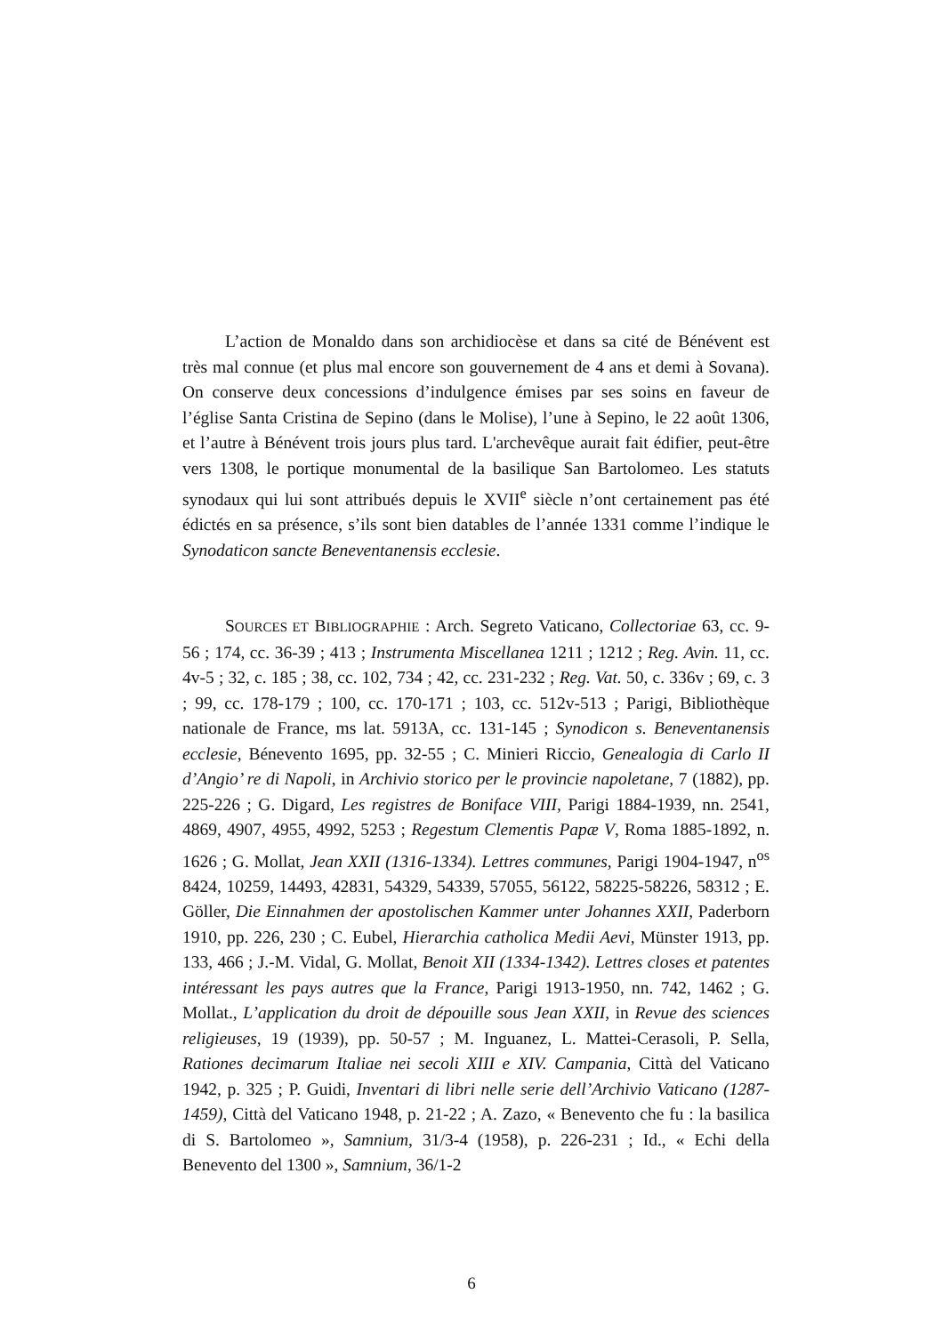L’action de Monaldo dans son archidiocèse et dans sa cité de Bénévent est très mal connue (et plus mal encore son gouvernement de 4 ans et demi à Sovana). On conserve deux concessions d’indulgence émises par ses soins en faveur de l’église Santa Cristina de Sepino (dans le Molise), l’une à Sepino, le 22 août 1306, et l’autre à Bénévent trois jours plus tard. L'archevêque aurait fait édifier, peut-être vers 1308, le portique monumental de la basilique San Bartolomeo. Les statuts synodaux qui lui sont attribués depuis le XVII<sup>e</sup> siècle n’ont certainement pas été édictés en sa présence, s’ils sont bien datables de l’année 1331 comme l’indique le Synodaticon sancte Beneventanensis ecclesie.
SOURCES ET BIBLIOGRAPHIE : Arch. Segreto Vaticano, Collectoriae 63, cc. 9-56 ; 174, cc. 36-39 ; 413 ; Instrumenta Miscellanea 1211 ; 1212 ; Reg. Avin. 11, cc. 4v-5 ; 32, c. 185 ; 38, cc. 102, 734 ; 42, cc. 231-232 ; Reg. Vat. 50, c. 336v ; 69, c. 3 ; 99, cc. 178-179 ; 100, cc. 170-171 ; 103, cc. 512v-513 ; Parigi, Bibliothèque nationale de France, ms lat. 5913A, cc. 131-145 ; Synodicon s. Beneventanensis ecclesie, Bénevento 1695, pp. 32-55 ; C. Minieri Riccio, Genealogia di Carlo II d’Angio’ re di Napoli, in Archivio storico per le provincie napoletane, 7 (1882), pp. 225-226 ; G. Digard, Les registres de Boniface VIII, Parigi 1884-1939, nn. 2541, 4869, 4907, 4955, 4992, 5253 ; Regestum Clementis Papæ V, Roma 1885-1892, n. 1626 ; G. Mollat, Jean XXII (1316-1334). Lettres communes, Parigi 1904-1947, n<sup>os</sup> 8424, 10259, 14493, 42831, 54329, 54339, 57055, 56122, 58225-58226, 58312 ; E. Göller, Die Einnahmen der apostolischen Kammer unter Johannes XXII, Paderborn 1910, pp. 226, 230 ; C. Eubel, Hierarchia catholica Medii Aevi, Münster 1913, pp. 133, 466 ; J.-M. Vidal, G. Mollat, Benoit XII (1334-1342). Lettres closes et patentes intéressant les pays autres que la France, Parigi 1913-1950, nn. 742, 1462 ; G. Mollat., L’application du droit de dépouille sous Jean XXII, in Revue des sciences religieuses, 19 (1939), pp. 50-57 ; M. Inguanez, L. Mattei-Cerasoli, P. Sella, Rationes decimarum Italiae nei secoli XIII e XIV. Campania, Città del Vaticano 1942, p. 325 ; P. Guidi, Inventari di libri nelle serie dell’Archivio Vaticano (1287-1459), Città del Vaticano 1948, p. 21-22 ; A. Zazo, « Benevento che fu : la basilica di S. Bartolomeo », Samnium, 31/3-4 (1958), p. 226-231 ; Id., « Echi della Benevento del 1300 », Samnium, 36/1-2
6